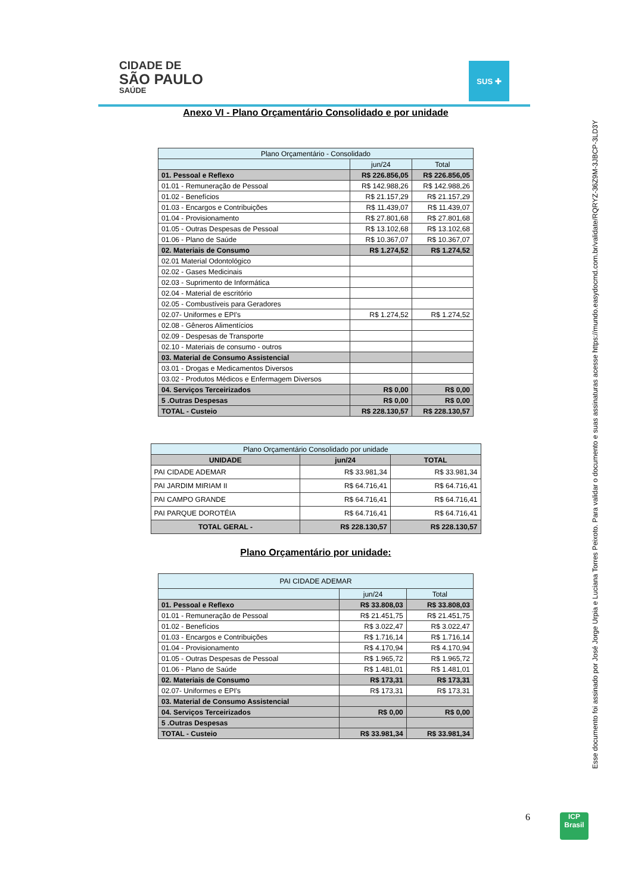CIDADE DE
SÃO PAULO
SAÚDE
SUS ✚
Anexo VI - Plano Orçamentário Consolidado e por unidade
| Plano Orçamentário - Consolidado | | |
| --- | --- | --- |
| | jun/24 | Total |
| 01. Pessoal e Reflexo | R$ 226.856,05 | R$ 226.856,05 |
| 01.01 - Remuneração de Pessoal | R$ 142.988,26 | R$ 142.988,26 |
| 01.02 - Benefícios | R$ 21.157,29 | R$ 21.157,29 |
| 01.03 - Encargos e Contribuições | R$ 11.439,07 | R$ 11.439,07 |
| 01.04 - Provisionamento | R$ 27.801,68 | R$ 27.801,68 |
| 01.05 - Outras Despesas de Pessoal | R$ 13.102,68 | R$ 13.102,68 |
| 01.06 - Plano de Saúde | R$ 10.367,07 | R$ 10.367,07 |
| 02. Materiais de Consumo | R$ 1.274,52 | R$ 1.274,52 |
| 02.01 Material Odontológico | | |
| 02.02 - Gases Medicinais | | |
| 02.03 - Suprimento de Informática | | |
| 02.04 - Material de escritório | | |
| 02.05 - Combustíveis para Geradores | | |
| 02.07- Uniformes e EPI's | R$ 1.274,52 | R$ 1.274,52 |
| 02.08 - Gêneros Alimentícios | | |
| 02.09 - Despesas de Transporte | | |
| 02.10 - Materiais de consumo - outros | | |
| 03. Material de Consumo Assistencial | | |
| 03.01 - Drogas e Medicamentos Diversos | | |
| 03.02 - Produtos Médicos e Enfermagem Diversos | | |
| 04. Serviços Terceirizados | R$ 0,00 | R$ 0,00 |
| 5 .Outras Despesas | R$ 0,00 | R$ 0,00 |
| TOTAL - Custeio | R$ 228.130,57 | R$ 228.130,57 |
| Plano Orçamentário Consolidado por unidade | | |
| --- | --- | --- |
| UNIDADE | jun/24 | TOTAL |
| PAI CIDADE ADEMAR | R$ 33.981,34 | R$ 33.981,34 |
| PAI JARDIM MIRIAM II | R$ 64.716,41 | R$ 64.716,41 |
| PAI CAMPO GRANDE | R$ 64.716,41 | R$ 64.716,41 |
| PAI PARQUE DOROTÉIA | R$ 64.716,41 | R$ 64.716,41 |
| TOTAL GERAL - | R$ 228.130,57 | R$ 228.130,57 |
Plano Orçamentário por unidade:
| PAI CIDADE ADEMAR | | |
| --- | --- | --- |
| | jun/24 | Total |
| 01. Pessoal e Reflexo | R$ 33.808,03 | R$ 33.808,03 |
| 01.01 - Remuneração de Pessoal | R$ 21.451,75 | R$ 21.451,75 |
| 01.02 - Benefícios | R$ 3.022,47 | R$ 3.022,47 |
| 01.03 - Encargos e Contribuições | R$ 1.716,14 | R$ 1.716,14 |
| 01.04 - Provisionamento | R$ 4.170,94 | R$ 4.170,94 |
| 01.05 - Outras Despesas de Pessoal | R$ 1.965,72 | R$ 1.965,72 |
| 01.06 - Plano de Saúde | R$ 1.481,01 | R$ 1.481,01 |
| 02. Materiais de Consumo | R$ 173,31 | R$ 173,31 |
| 02.07- Uniformes e EPI's | R$ 173,31 | R$ 173,31 |
| 03. Material de Consumo Assistencial | | |
| 04. Serviços Terceirizados | R$ 0,00 | R$ 0,00 |
| 5 .Outras Despesas | | |
| TOTAL - Custeio | R$ 33.981,34 | R$ 33.981,34 |
Esse documento foi assinado por José Jorge Urpia e Luciana Torres Peixoto. Para validar o documento e suas assinaturas acesse https://mundo.easydocmd.com.br/validate/RQRYZ-36Z9M-3JBCP-3LD3Y
6
ICP
Brasil